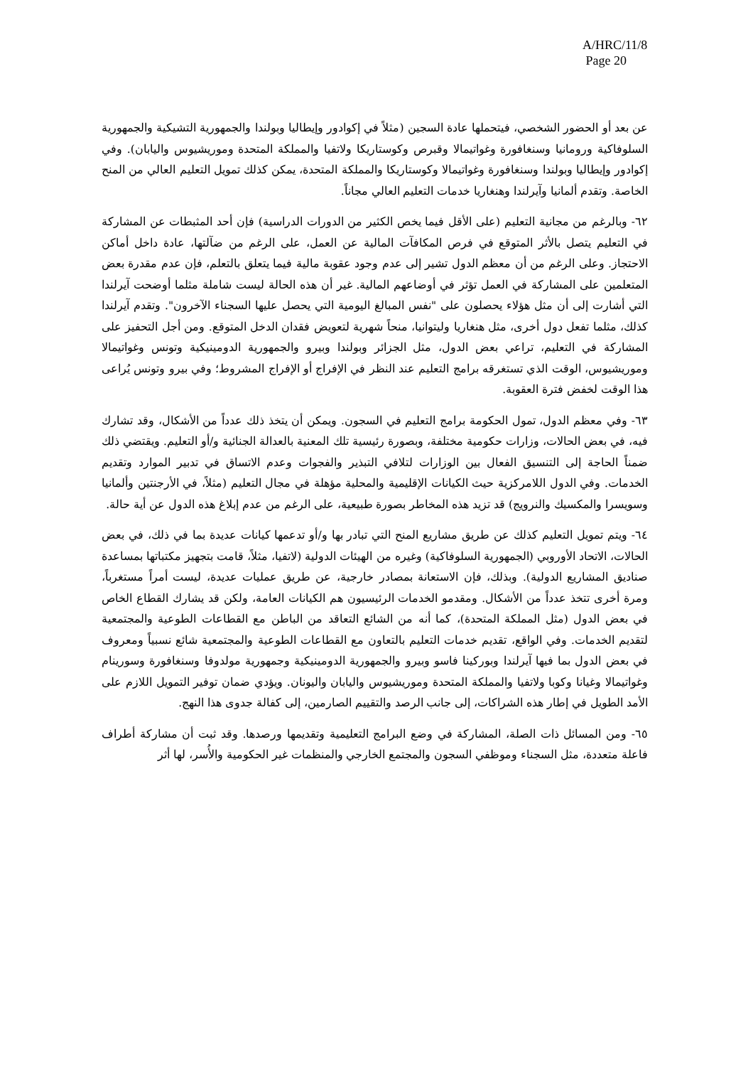A/HRC/11/8
Page 20
عن بعد أو الحضور الشخصي، فيتحملها عادة السجين (مثلاً في إكوادور وإيطاليا وبولندا والجمهورية التشيكية والجمهورية السلوفاكية ورومانيا وسنغافورة وغواتيمالا وقبرص وكوستاريكا ولاتفيا والمملكة المتحدة وموريشيوس واليابان). وفي إكوادور وإيطاليا وبولندا وسنغافورة وغواتيمالا وكوستاريكا والمملكة المتحدة، يمكن كذلك تمويل التعليم العالي من المنح الخاصة. وتقدم ألمانيا وآيرلندا وهنغاريا خدمات التعليم العالي مجاناً.
٦٢- وبالرغم من مجانية التعليم (على الأقل فيما يخص الكثير من الدورات الدراسية) فإن أحد المثبطات عن المشاركة في التعليم يتصل بالأثر المتوقع في فرص المكافآت المالية عن العمل، على الرغم من ضآلتها، عادة داخل أماكن الاحتجاز. وعلى الرغم من أن معظم الدول تشير إلى عدم وجود عقوبة مالية فيما يتعلق بالتعلم، فإن عدم مقدرة بعض المتعلمين على المشاركة في العمل تؤثر في أوضاعهم المالية. غير أن هذه الحالة ليست شاملة مثلما أوضحت آيرلندا التي أشارت إلى أن مثل هؤلاء يحصلون على "نفس المبالغ اليومية التي يحصل عليها السجناء الآخرون". وتقدم آيرلندا كذلك، مثلما تفعل دول أخرى، مثل هنغاريا وليتوانيا، منحاً شهرية لتعويض فقدان الدخل المتوقع. ومن أجل التحفيز على المشاركة في التعليم، تراعي بعض الدول، مثل الجزائر وبولندا وبيرو والجمهورية الدومينيكية وتونس وغواتيمالا وموريشيوس، الوقت الذي تستغرقه برامج التعليم عند النظر في الإفراج أو الإفراج المشروط؛ وفي بيرو وتونس يُراعى هذا الوقت لخفض فترة العقوبة.
٦٣- وفي معظم الدول، تمول الحكومة برامج التعليم في السجون. ويمكن أن يتخذ ذلك عدداً من الأشكال، وقد تشارك فيه، في بعض الحالات، وزارات حكومية مختلفة، وبصورة رئيسية تلك المعنية بالعدالة الجنائية و/أو التعليم. ويقتضي ذلك ضمناً الحاجة إلى التنسيق الفعال بين الوزارات لتلافي التبذير والفجوات وعدم الاتساق في تدبير الموارد وتقديم الخدمات. وفي الدول اللامركزية حيث الكيانات الإقليمية والمحلية مؤهلة في مجال التعليم (مثلاً، في الأرجنتين وألمانيا وسويسرا والمكسيك والنرويج) قد تزيد هذه المخاطر بصورة طبيعية، على الرغم من عدم إبلاغ هذه الدول عن أية حالة.
٦٤- ويتم تمويل التعليم كذلك عن طريق مشاريع المنح التي تبادر بها و/أو تدعمها كيانات عديدة بما في ذلك، في بعض الحالات، الاتحاد الأوروبي (الجمهورية السلوفاكية) وغيره من الهيئات الدولية (لاتفيا، مثلاً، قامت بتجهيز مكتباتها بمساعدة صناديق المشاريع الدولية). وبذلك، فإن الاستعانة بمصادر خارجية، عن طريق عمليات عديدة، ليست أمراً مستغرباً، ومرة أخرى تتخذ عدداً من الأشكال. ومقدمو الخدمات الرئيسيون هم الكيانات العامة، ولكن قد يشارك القطاع الخاص في بعض الدول (مثل المملكة المتحدة)، كما أنه من الشائع التعاقد من الباطن مع القطاعات الطوعية والمجتمعية لتقديم الخدمات. وفي الواقع، تقديم خدمات التعليم بالتعاون مع القطاعات الطوعية والمجتمعية شائع نسبياً ومعروف في بعض الدول بما فيها آيرلندا وبوركينا فاسو وبيرو والجمهورية الدومينيكية وجمهورية مولدوفا وسنغافورة وسورينام وغواتيمالا وغيانا وكوبا ولاتفيا والمملكة المتحدة وموريشيوس واليابان واليونان. ويؤدي ضمان توفير التمويل اللازم على الأمد الطويل في إطار هذه الشراكات، إلى جانب الرصد والتقييم الصارمين، إلى كفالة جدوى هذا النهج.
٦٥- ومن المسائل ذات الصلة، المشاركة في وضع البرامج التعليمية وتقديمها ورصدها. وقد ثبت أن مشاركة أطراف فاعلة متعددة، مثل السجناء وموظفي السجون والمجتمع الخارجي والمنظمات غير الحكومية والأُسر، لها أثر